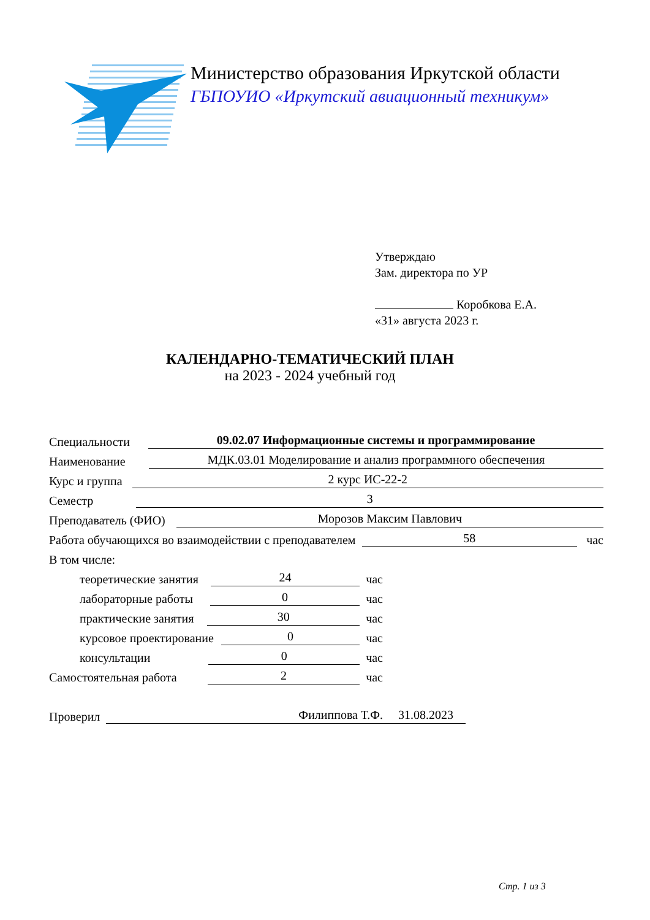Министерство образования Иркутской области
ГБПОУИО «Иркутский авиационный техникум»
Утверждаю
Зам. директора по УР
Коробкова Е.А.
«31» августа 2023 г.
КАЛЕНДАРНО-ТЕМАТИЧЕСКИЙ ПЛАН
на 2023 - 2024 учебный год
Специальности 09.02.07 Информационные системы и программирование
Наименование МДК.03.01 Моделирование и анализ программного обеспечения
Курс и группа 2 курс ИС-22-2
Семестр 3
Преподаватель (ФИО) Морозов Максим Павлович
Работа обучающихся во взаимодействии с преподавателем 58 час
В том числе:
теоретические занятия 24 час
лабораторные работы 0 час
практические занятия 30 час
курсовое проектирование 0 час
консультации 0 час
Самостоятельная работа 2 час
Проверил Филиппова Т.Ф. 31.08.2023
Стр. 1 из 3